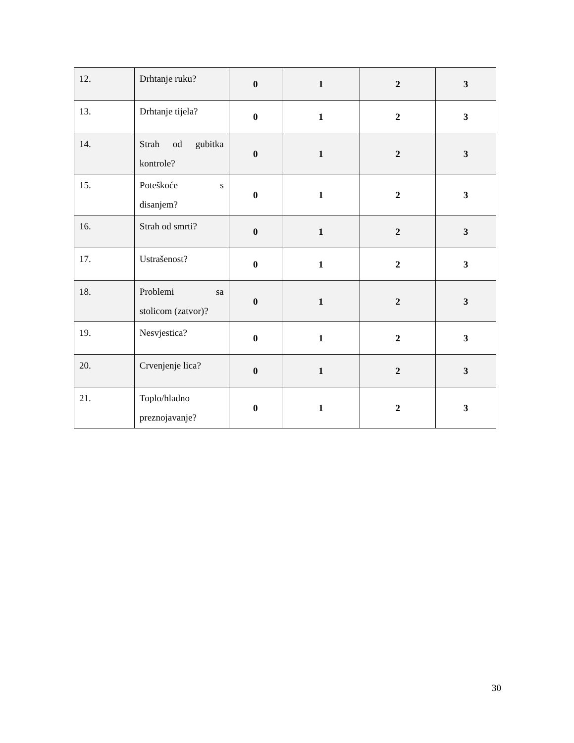| 12. | Drhtanje ruku? | 0 | 1 | 2 | 3 |
| 13. | Drhtanje tijela? | 0 | 1 | 2 | 3 |
| 14. | Strah od gubitka kontrole? | 0 | 1 | 2 | 3 |
| 15. | Poteškoće s disanjem? | 0 | 1 | 2 | 3 |
| 16. | Strah od smrti? | 0 | 1 | 2 | 3 |
| 17. | Ustrašenost? | 0 | 1 | 2 | 3 |
| 18. | Problemi sa stolicom (zatvor)? | 0 | 1 | 2 | 3 |
| 19. | Nesvjestica? | 0 | 1 | 2 | 3 |
| 20. | Crvenjenje lica? | 0 | 1 | 2 | 3 |
| 21. | Toplo/hladno preznojavanje? | 0 | 1 | 2 | 3 |
30